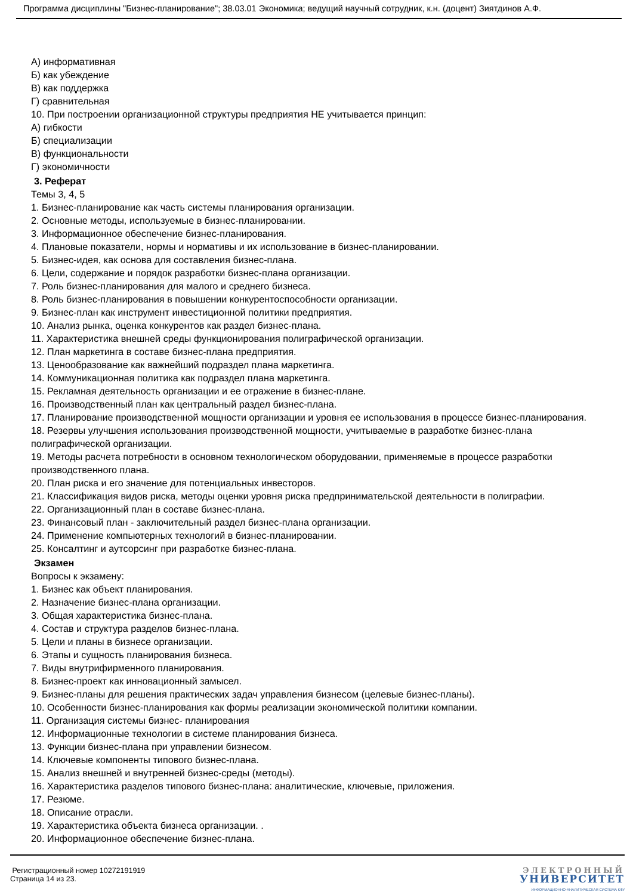Программа дисциплины "Бизнес-планирование"; 38.03.01 Экономика; ведущий научный сотрудник, к.н. (доцент) Зиятдинов А.Ф.
А) информативная
Б) как убеждение
В) как поддержка
Г) сравнительная
10. При построении организационной структуры предприятия НЕ учитывается принцип:
А) гибкости
Б) специализации
В) функциональности
Г) экономичности
3. Реферат
Темы 3, 4, 5
1. Бизнес-планирование как часть системы планирования организации.
2. Основные методы, используемые в бизнес-планировании.
3. Информационное обеспечение бизнес-планирования.
4. Плановые показатели, нормы и нормативы и их использование в бизнес-планировании.
5. Бизнес-идея, как основа для составления бизнес-плана.
6. Цели, содержание и порядок разработки бизнес-плана организации.
7. Роль бизнес-планирования для малого и среднего бизнеса.
8. Роль бизнес-планирования в повышении конкурентоспособности организации.
9. Бизнес-план как инструмент инвестиционной политики предприятия.
10. Анализ рынка, оценка конкурентов как раздел бизнес-плана.
11. Характеристика внешней среды функционирования полиграфической организации.
12. План маркетинга в составе бизнес-плана предприятия.
13. Ценообразование как важнейший подраздел плана маркетинга.
14. Коммуникационная политика как подраздел плана маркетинга.
15. Рекламная деятельность организации и ее отражение в бизнес-плане.
16. Производственный план как центральный раздел бизнес-плана.
17. Планирование производственной мощности организации и уровня ее использования в процессе бизнес-планирования.
18. Резервы улучшения использования производственной мощности, учитываемые в разработке бизнес-плана полиграфической организации.
19. Методы расчета потребности в основном технологическом оборудовании, применяемые в процессе разработки производственного плана.
20. План риска и его значение для потенциальных инвесторов.
21. Классификация видов риска, методы оценки уровня риска предпринимательской деятельности в полиграфии.
22. Организационный план в составе бизнес-плана.
23. Финансовый план - заключительный раздел бизнес-плана организации.
24. Применение компьютерных технологий в бизнес-планировании.
25. Консалтинг и аутсорсинг при разработке бизнес-плана.
Экзамен
Вопросы к экзамену:
1. Бизнес как объект планирования.
2. Назначение бизнес-плана организации.
3. Общая характеристика бизнес-плана.
4. Состав и структура разделов бизнес-плана.
5. Цели и планы в бизнесе организации.
6. Этапы и сущность планирования бизнеса.
7. Виды внутрифирменного планирования.
8. Бизнес-проект как инновационный замысел.
9. Бизнес-планы для решения практических задач управления бизнесом (целевые бизнес-планы).
10. Особенности бизнес-планирования как формы реализации экономической политики компании.
11. Организация системы бизнес- планирования
12. Информационные технологии в системе планирования бизнеса.
13. Функции бизнес-плана при управлении бизнесом.
14. Ключевые компоненты типового бизнес-плана.
15. Анализ внешней и внутренней бизнес-среды (методы).
16. Характеристика разделов типового бизнес-плана: аналитические, ключевые, приложения.
17. Резюме.
18. Описание отрасли.
19. Характеристика объекта бизнеса организации. .
20. Информационное обеспечение бизнес-плана.
Регистрационный номер 10272191919
Страница 14 из 23.
ЭЛЕКТРОННЫЙ
УНИВЕРСИТЕТ
ИНФОРМАЦИОННО-АНАЛИТИЧЕСКАЯ СИСТЕМА КФУ